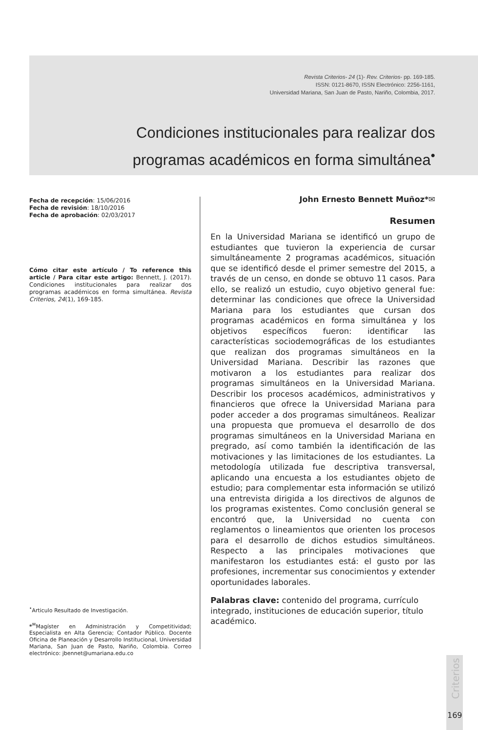Revista Criterios- 24 (1)- Rev. Criterios- pp. 169-185.
ISSN: 0121-8670, ISSN Electrónico: 2256-1161,
Universidad Mariana, San Juan de Pasto, Nariño, Colombia, 2017.
Condiciones institucionales para realizar dos programas académicos en forma simultánea<sup>•</sup>
Fecha de recepción: 15/06/2016
Fecha de revisión: 18/10/2016
Fecha de aprobación: 02/03/2017
Cómo citar este artículo / To reference this article / Para citar este artigo: Bennett, J. (2017). Condiciones institucionales para realizar dos programas académicos en forma simultánea. Revista Criterios, 24(1), 169-185.
John Ernesto Bennett Muñoz*✉
Resumen
En la Universidad Mariana se identificó un grupo de estudiantes que tuvieron la experiencia de cursar simultáneamente 2 programas académicos, situación que se identificó desde el primer semestre del 2015, a través de un censo, en donde se obtuvo 11 casos. Para ello, se realizó un estudio, cuyo objetivo general fue: determinar las condiciones que ofrece la Universidad Mariana para los estudiantes que cursan dos programas académicos en forma simultánea y los objetivos específicos fueron: identificar las características sociodemográficas de los estudiantes que realizan dos programas simultáneos en la Universidad Mariana. Describir las razones que motivaron a los estudiantes para realizar dos programas simultáneos en la Universidad Mariana. Describir los procesos académicos, administrativos y financieros que ofrece la Universidad Mariana para poder acceder a dos programas simultáneos. Realizar una propuesta que promueva el desarrollo de dos programas simultáneos en la Universidad Mariana en pregrado, así como también la identificación de las motivaciones y las limitaciones de los estudiantes. La metodología utilizada fue descriptiva transversal, aplicando una encuesta a los estudiantes objeto de estudio; para complementar esta información se utilizó una entrevista dirigida a los directivos de algunos de los programas existentes. Como conclusión general se encontró que, la Universidad no cuenta con reglamentos o lineamientos que orienten los procesos para el desarrollo de dichos estudios simultáneos. Respecto a las principales motivaciones que manifestaron los estudiantes está: el gusto por las profesiones, incrementar sus conocimientos y extender oportunidades laborales.
Palabras clave: contenido del programa, currículo integrado, instituciones de educación superior, título académico.
<sup>•</sup>Articulo Resultado de Investigación.
*<sup>✉</sup>Magíster en Administración y Competitividad; Especialista en Alta Gerencia; Contador Público. Docente Oficina de Planeación y Desarrollo Institucional, Universidad Mariana, San Juan de Pasto, Nariño, Colombia. Correo electrónico: jbennet@umariana.edu.co
Criterios
169